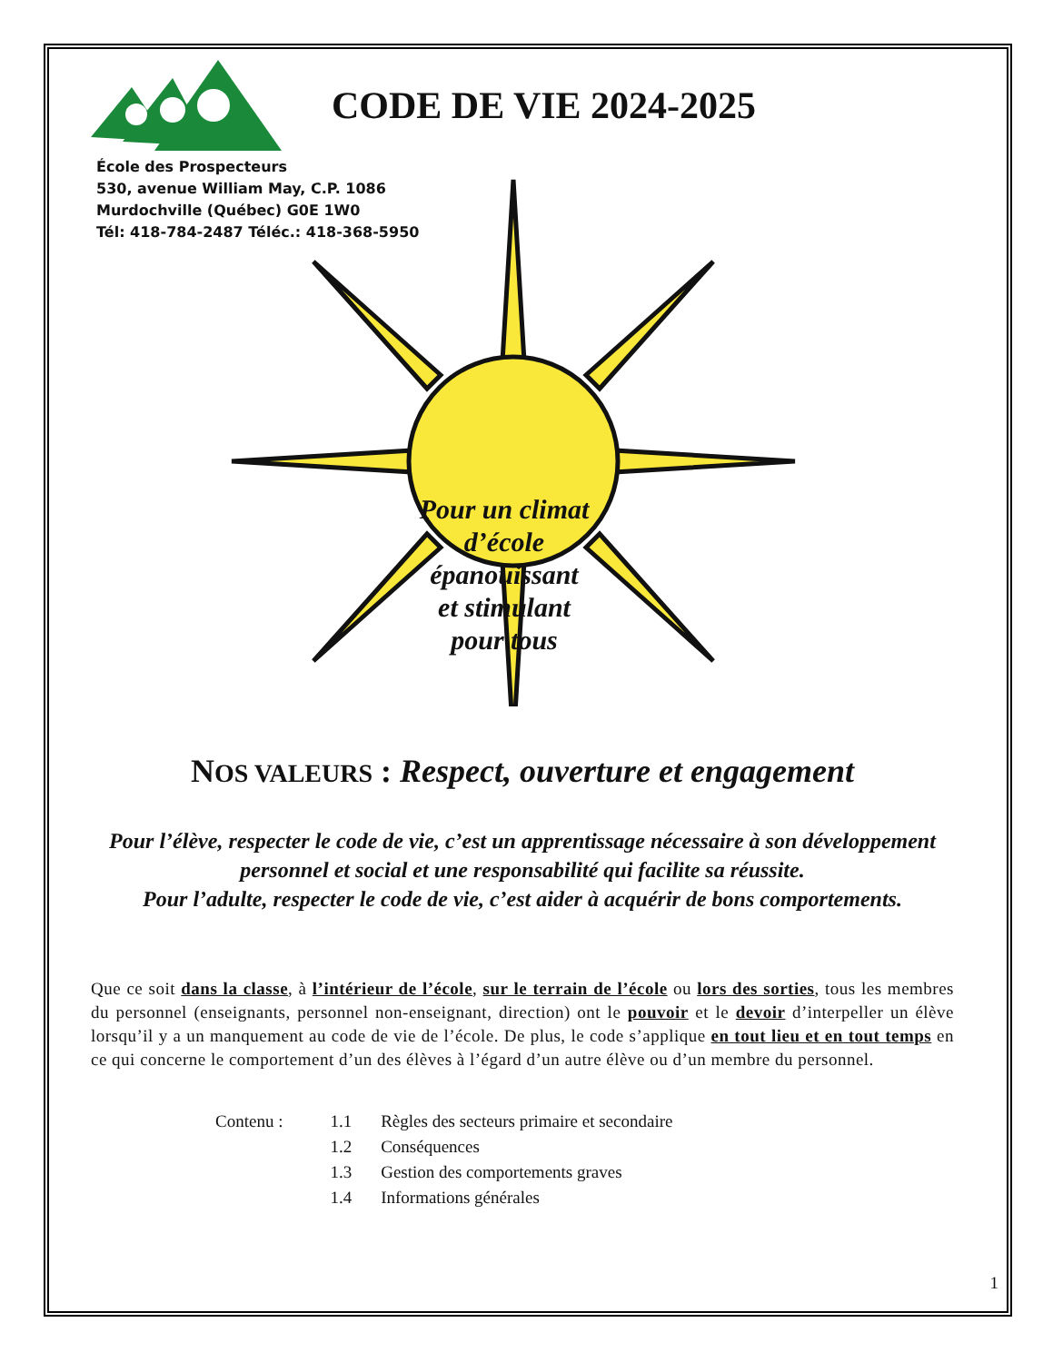CODE DE VIE 2024-2025
École des Prospecteurs
530, avenue William May, C.P. 1086
Murdochville (Québec) G0E 1W0
Tél: 418-784-2487 Téléc.: 418-368-5950
Pour un climat d’école épanouissant et stimulant pour tous
NOS VALEURS : Respect, ouverture et engagement
Pour l’élève, respecter le code de vie, c’est un apprentissage nécessaire à son développement personnel et social et une responsabilité qui facilite sa réussite.
Pour l’adulte, respecter le code de vie, c’est aider à acquérir de bons comportements.
Que ce soit dans la classe, à l’intérieur de l’école, sur le terrain de l’école ou lors des sorties, tous les membres du personnel (enseignants, personnel non-enseignant, direction) ont le pouvoir et le devoir d’interpeller un élève lorsqu’il y a un manquement au code de vie de l’école. De plus, le code s’applique en tout lieu et en tout temps en ce qui concerne le comportement d’un des élèves à l’égard d’un autre élève ou d’un membre du personnel.
| Contenu : | 1.1 | Règles des secteurs primaire et secondaire |
| | 1.2 | Conséquences |
| | 1.3 | Gestion des comportements graves |
| | 1.4 | Informations générales |
1